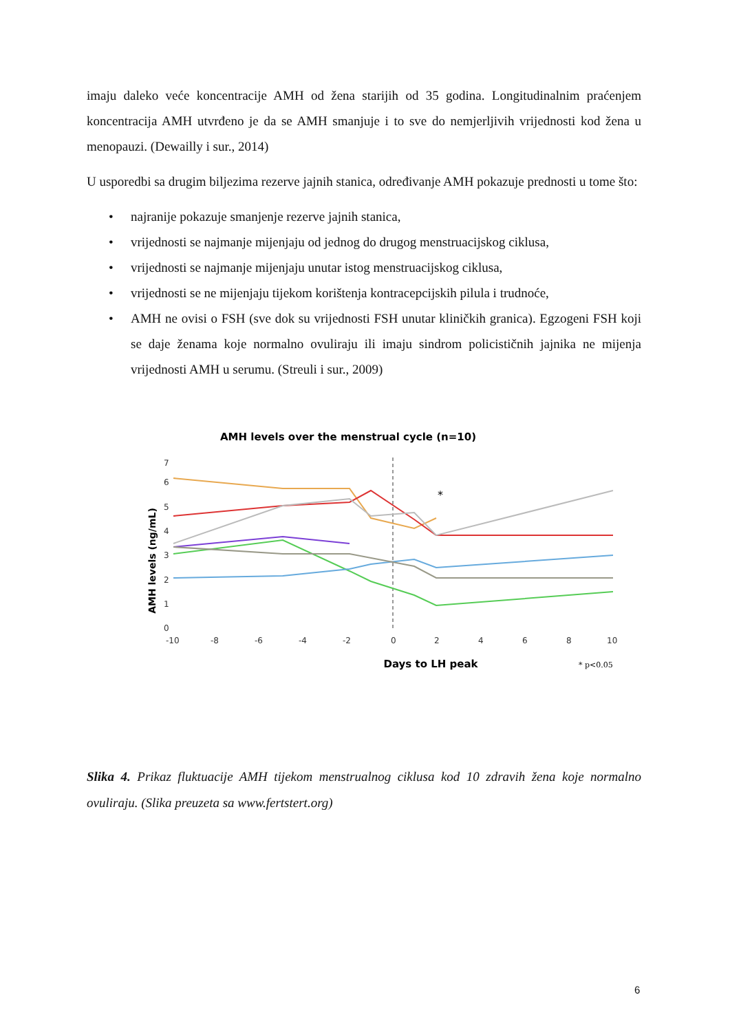imaju daleko veće koncentracije AMH od žena starijih od 35 godina. Longitudinalnim praćenjem koncentracija AMH utvrđeno je da se AMH smanjuje i to sve do nemjerljivih vrijednosti kod žena u menopauzi. (Dewailly i sur., 2014)
U usporedbi sa drugim biljezima rezerve jajnih stanica, određivanje AMH pokazuje prednosti u tome što:
• najranije pokazuje smanjenje rezerve jajnih stanica,
• vrijednosti se najmanje mijenjaju od jednog do drugog menstruacijskog ciklusa,
• vrijednosti se najmanje mijenjaju unutar istog menstruacijskog ciklusa,
• vrijednosti se ne mijenjaju tijekom korištenja kontracepcijskih pilula i trudnoće,
• AMH ne ovisi o FSH (sve dok su vrijednosti FSH unutar kliničkih granica). Egzogeni FSH koji se daje ženama koje normalno ovuliraju ili imaju sindrom policističnih jajnika ne mijenja vrijednosti AMH u serumu. (Streuli i sur., 2009)
AMH levels over the menstrual cycle (n=10)
AMH levels (ng/mL)
7
6
5
4
3
2
1
0
-10
-8
-6
-4
-2
0
2
4
6
8
10
*
Days to LH peak
* p<0.05
Slika 4. Prikaz fluktuacije AMH tijekom menstrualnog ciklusa kod 10 zdravih žena koje normalno ovuliraju. (Slika preuzeta sa www.fertstert.org)
6